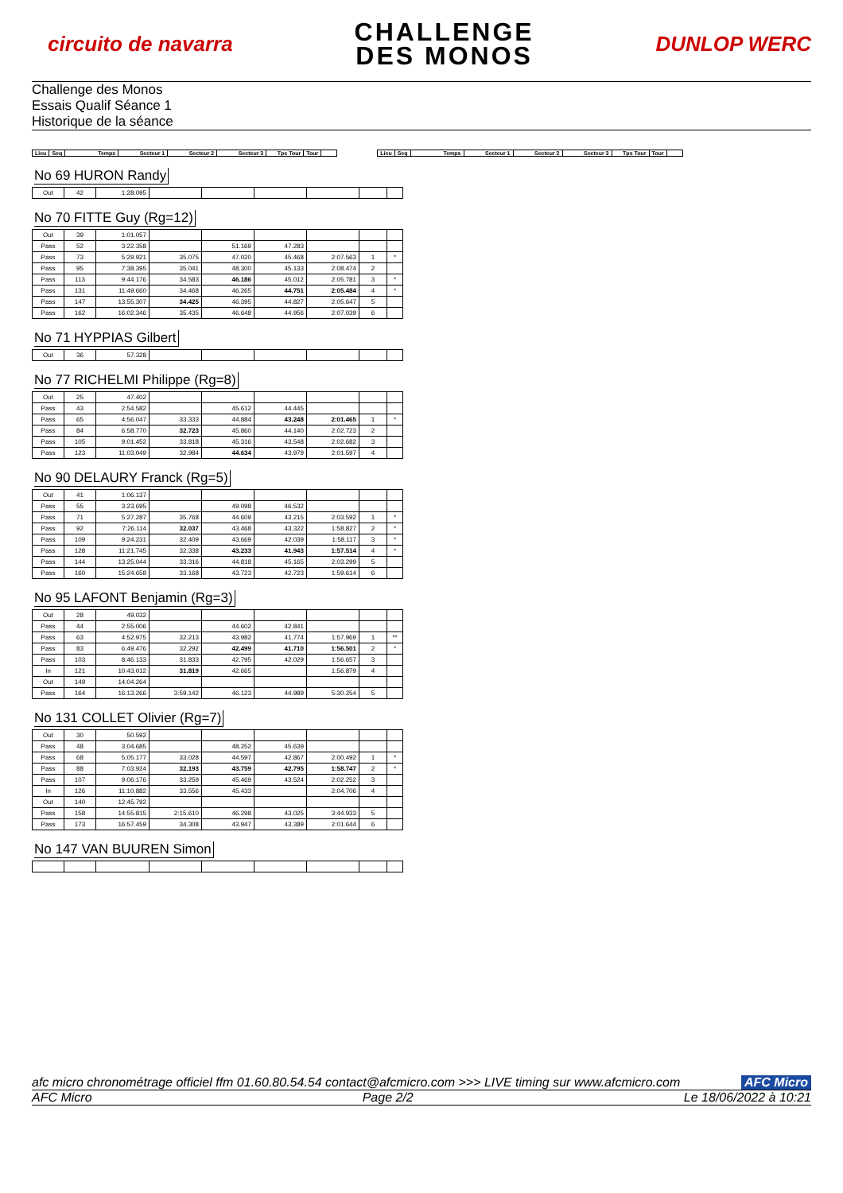circuito de navarra
CHALLENGE
DES MONOS
DUNLOP WERC
Challenge des Monos
Essais Qualif Séance 1
Historique de la séance
| Lieu | Seq | Temps | Secteur 1 | Secteur 2 | Secteur 3 | Tps Tour | Tour | |
| --- | --- | --- | --- | --- | --- | --- | --- | --- |
| Lieu | Seq | Temps | Secteur 1 | Secteur 2 | Secteur 3 | Tps Tour | Tour | |
| --- | --- | --- | --- | --- | --- | --- | --- | --- |
No 69 HURON Randy
| Out | 42 | 1:28.095 | | | | | | |
No 70 FITTE Guy (Rg=12)
| Out | 39 | 1:01.057 | | | | | | |
| Pass | 52 | 3:22.358 | | 51.169 | 47.283 | | | |
| Pass | 73 | 5:29.921 | 35.075 | 47.020 | 45.468 | 2:07.563 | 1 | * |
| Pass | 95 | 7:38.395 | 35.041 | 48.300 | 45.133 | 2:08.474 | 2 | |
| Pass | 113 | 9:44.176 | 34.583 | 46.186 | 45.012 | 2:05.781 | 3 | * |
| Pass | 131 | 11:49.660 | 34.468 | 46.265 | 44.751 | 2:05.484 | 4 | * |
| Pass | 147 | 13:55.307 | 34.425 | 46.395 | 44.827 | 2:05.647 | 5 | |
| Pass | 162 | 16:02.346 | 35.435 | 46.648 | 44.956 | 2:07.039 | 6 | |
No 71 HYPPIAS Gilbert
| Out | 36 | 57.328 | | | | | | |
No 77 RICHELMI Philippe (Rg=8)
| Out | 25 | 47.402 | | | | | | |
| Pass | 43 | 2:54.582 | | 45.612 | 44.445 | | | |
| Pass | 65 | 4:56.047 | 33.333 | 44.884 | 43.248 | 2:01.465 | 1 | * |
| Pass | 84 | 6:58.770 | 32.723 | 45.860 | 44.140 | 2:02.723 | 2 | |
| Pass | 105 | 9:01.452 | 33.818 | 45.316 | 43.548 | 2:02.682 | 3 | |
| Pass | 123 | 11:03.049 | 32.984 | 44.634 | 43.979 | 2:01.597 | 4 | |
No 90 DELAURY Franck (Rg=5)
| Out | 41 | 1:06.137 | | | | | | |
| Pass | 55 | 3:23.695 | | 49.098 | 46.532 | | | |
| Pass | 71 | 5:27.287 | 35.768 | 44.609 | 43.215 | 2:03.592 | 1 | * |
| Pass | 92 | 7:26.114 | 32.037 | 43.468 | 43.322 | 1:58.827 | 2 | * |
| Pass | 109 | 9:24.231 | 32.409 | 43.669 | 42.039 | 1:58.117 | 3 | * |
| Pass | 128 | 11:21.745 | 32.338 | 43.233 | 41.943 | 1:57.514 | 4 | * |
| Pass | 144 | 13:25.044 | 33.316 | 44.818 | 45.165 | 2:03.299 | 5 | |
| Pass | 160 | 15:24.658 | 33.168 | 43.723 | 42.723 | 1:59.614 | 6 | |
No 95 LAFONT Benjamin (Rg=3)
| Out | 28 | 49.032 | | | | | | |
| Pass | 44 | 2:55.006 | | 44.602 | 42.841 | | | |
| Pass | 63 | 4:52.975 | 32.213 | 43.982 | 41.774 | 1:57.969 | 1 | ** |
| Pass | 83 | 6:49.476 | 32.292 | 42.499 | 41.710 | 1:56.501 | 2 | * |
| Pass | 103 | 8:46.133 | 31.833 | 42.795 | 42.029 | 1:56.657 | 3 | |
| In | 121 | 10:43.012 | 31.819 | 42.665 | | 1:56.879 | 4 | |
| Out | 149 | 14:04.264 | | | | | | |
| Pass | 164 | 16:13.266 | 3:59.142 | 46.123 | 44.989 | 5:30.254 | 5 | |
No 131 COLLET Olivier (Rg=7)
| Out | 30 | 50.592 | | | | | | |
| Pass | 48 | 3:04.685 | | 48.252 | 45.639 | | | |
| Pass | 68 | 5:05.177 | 33.028 | 44.597 | 42.867 | 2:00.492 | 1 | * |
| Pass | 88 | 7:03.924 | 32.193 | 43.759 | 42.795 | 1:58.747 | 2 | * |
| Pass | 107 | 9:06.176 | 33.259 | 45.469 | 43.524 | 2:02.252 | 3 | |
| In | 126 | 11:10.882 | 33.556 | 45.433 | | 2:04.706 | 4 | |
| Out | 140 | 12:45.792 | | | | | | |
| Pass | 158 | 14:55.815 | 2:15.610 | 46.298 | 43.025 | 3:44.933 | 5 | |
| Pass | 173 | 16:57.459 | 34.308 | 43.947 | 43.389 | 2:01.644 | 6 | |
No 147 VAN BUUREN Simon
afc micro chronométrage officiel ffm 01.60.80.54.54 contact@afcmicro.com >>> LIVE timing sur www.afcmicro.com AFC Micro
AFC Micro Page 2/2 Le 18/06/2022 à 10:21